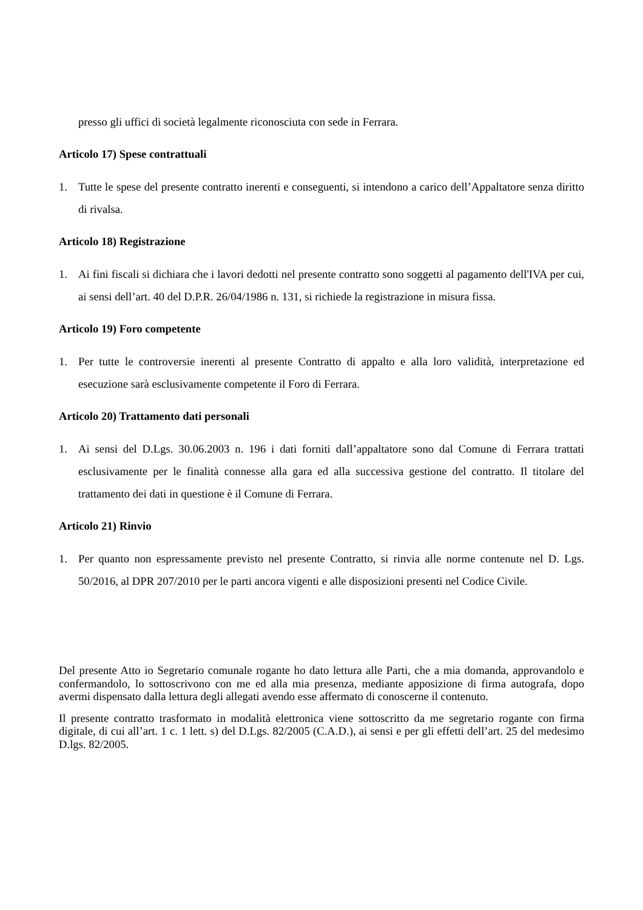presso gli uffici di società legalmente riconosciuta con sede in Ferrara.
Articolo 17) Spese contrattuali
1. Tutte le spese del presente contratto inerenti e conseguenti, si intendono a carico dell’Appaltatore senza diritto di rivalsa.
Articolo 18) Registrazione
1. Ai fini fiscali si dichiara che i lavori dedotti nel presente contratto sono soggetti al pagamento dell'IVA per cui, ai sensi dell’art. 40 del D.P.R. 26/04/1986 n. 131, si richiede la registrazione in misura fissa.
Articolo 19) Foro competente
1. Per tutte le controversie inerenti al presente Contratto di appalto e alla loro validità, interpretazione ed esecuzione sarà esclusivamente competente il Foro di Ferrara.
Articolo 20) Trattamento dati personali
1. Ai sensi del D.Lgs. 30.06.2003 n. 196 i dati forniti dall’appaltatore sono dal Comune di Ferrara trattati esclusivamente per le finalità connesse alla gara ed alla successiva gestione del contratto. Il titolare del trattamento dei dati in questione è il Comune di Ferrara.
Articolo 21) Rinvio
1. Per quanto non espressamente previsto nel presente Contratto, si rinvia alle norme contenute nel D. Lgs. 50/2016, al DPR 207/2010 per le parti ancora vigenti e alle disposizioni presenti nel Codice Civile.
Del presente Atto io Segretario comunale rogante ho dato lettura alle Parti, che a mia domanda, approvandolo e confermandolo, lo sottoscrivono con me ed alla mia presenza, mediante apposizione di firma autografa, dopo avermi dispensato dalla lettura degli allegati avendo esse affermato di conoscerne il contenuto.
Il presente contratto trasformato in modalità elettronica viene sottoscritto da me segretario rogante con firma digitale, di cui all’art. 1 c. 1 lett. s) del D.Lgs. 82/2005 (C.A.D.), ai sensi e per gli effetti dell’art. 25 del medesimo D.lgs. 82/2005.